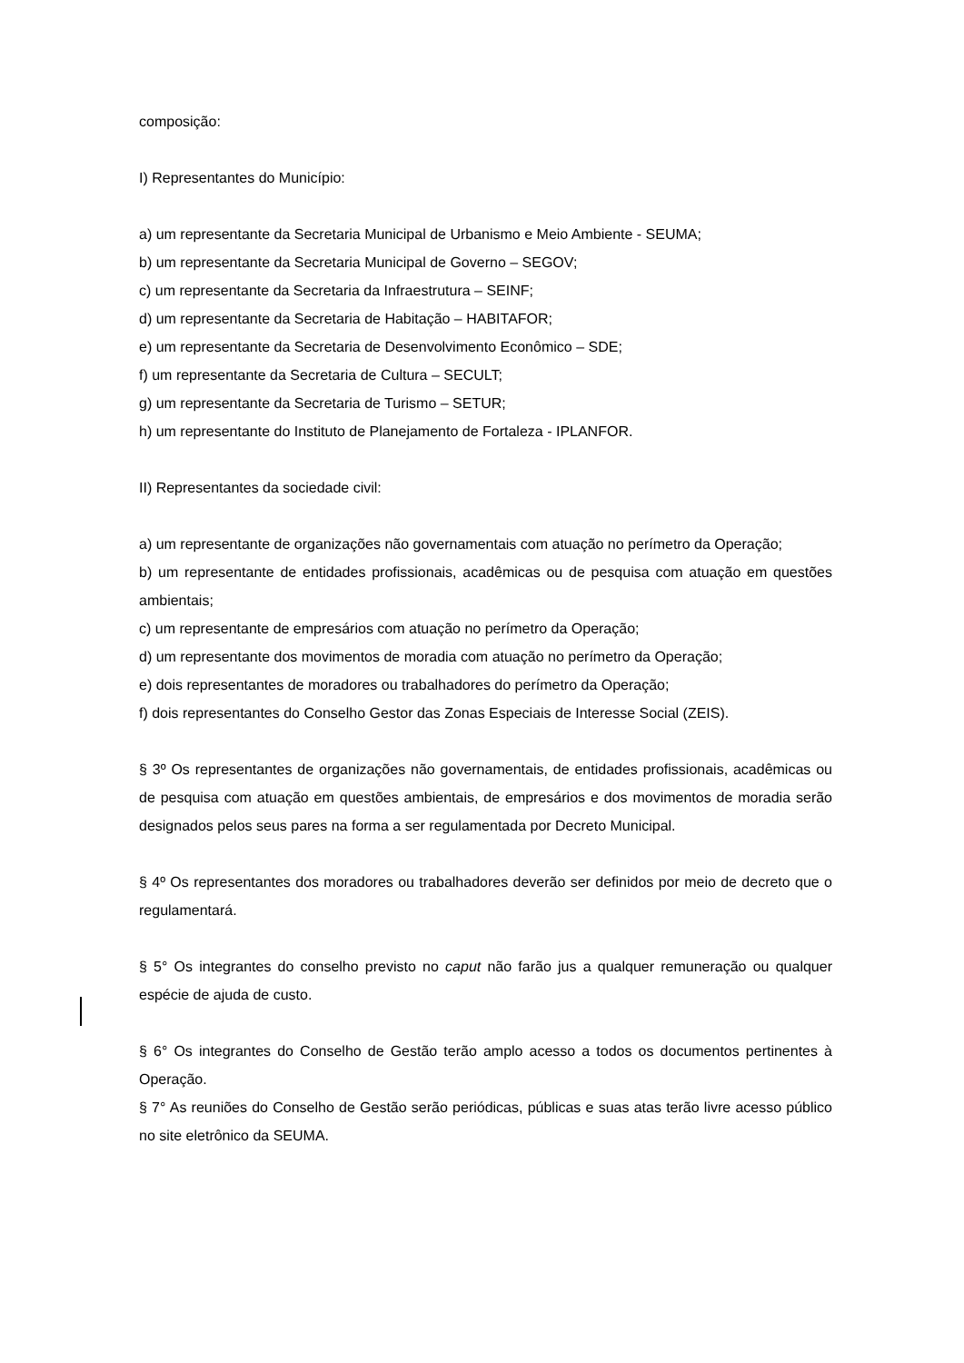composição:
I) Representantes do Município:
a) um representante da Secretaria Municipal de Urbanismo e Meio Ambiente - SEUMA;
b) um representante da Secretaria Municipal de Governo – SEGOV;
c) um representante da Secretaria da Infraestrutura – SEINF;
d) um representante da Secretaria de Habitação – HABITAFOR;
e) um representante da Secretaria de Desenvolvimento Econômico – SDE;
f) um representante da Secretaria de Cultura – SECULT;
g) um representante da Secretaria de Turismo – SETUR;
h) um representante do Instituto de Planejamento de Fortaleza - IPLANFOR.
II) Representantes da sociedade civil:
a) um representante de organizações não governamentais com atuação no perímetro da Operação;
b) um representante de entidades profissionais, acadêmicas ou de pesquisa com atuação em questões ambientais;
c) um representante de empresários com atuação no perímetro da Operação;
d) um representante dos movimentos de moradia com atuação no perímetro da Operação;
e) dois representantes de moradores ou trabalhadores do perímetro da Operação;
f) dois representantes do Conselho Gestor das Zonas Especiais de Interesse Social (ZEIS).
§ 3º Os representantes de organizações não governamentais, de entidades profissionais, acadêmicas ou de pesquisa com atuação em questões ambientais, de empresários e dos movimentos de moradia serão designados pelos seus pares na forma a ser regulamentada por Decreto Municipal.
§ 4º Os representantes dos moradores ou trabalhadores deverão ser definidos por meio de decreto que o regulamentará.
§ 5° Os integrantes do conselho previsto no caput não farão jus a qualquer remuneração ou qualquer espécie de ajuda de custo.
§ 6° Os integrantes do Conselho de Gestão terão amplo acesso a todos os documentos pertinentes à Operação.
§ 7° As reuniões do Conselho de Gestão serão periódicas, públicas e suas atas terão livre acesso público no site eletrônico da SEUMA.